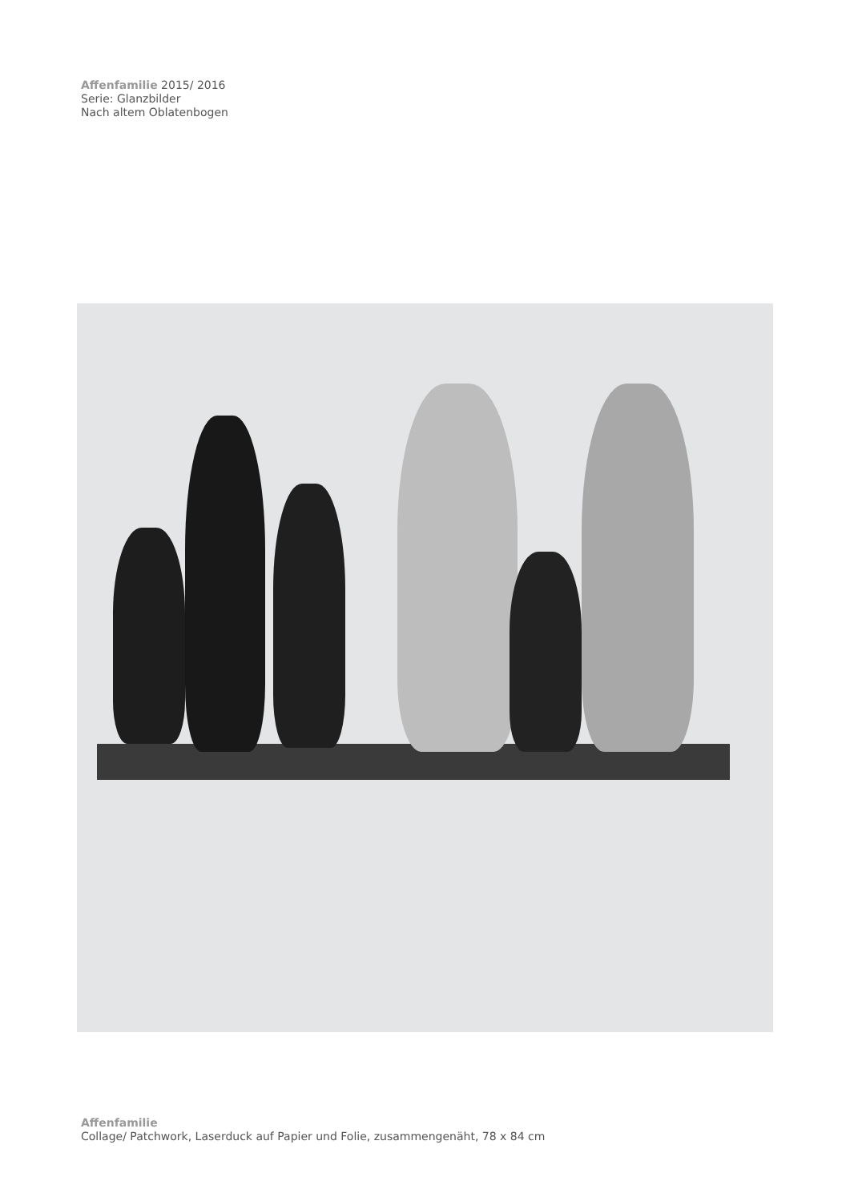Affenfamilie 2015/ 2016
Serie: Glanzbilder
Nach altem Oblatenbogen
Affenfamilie
Collage/ Patchwork, Laserduck auf Papier und Folie, zusammengenäht, 78 x 84 cm